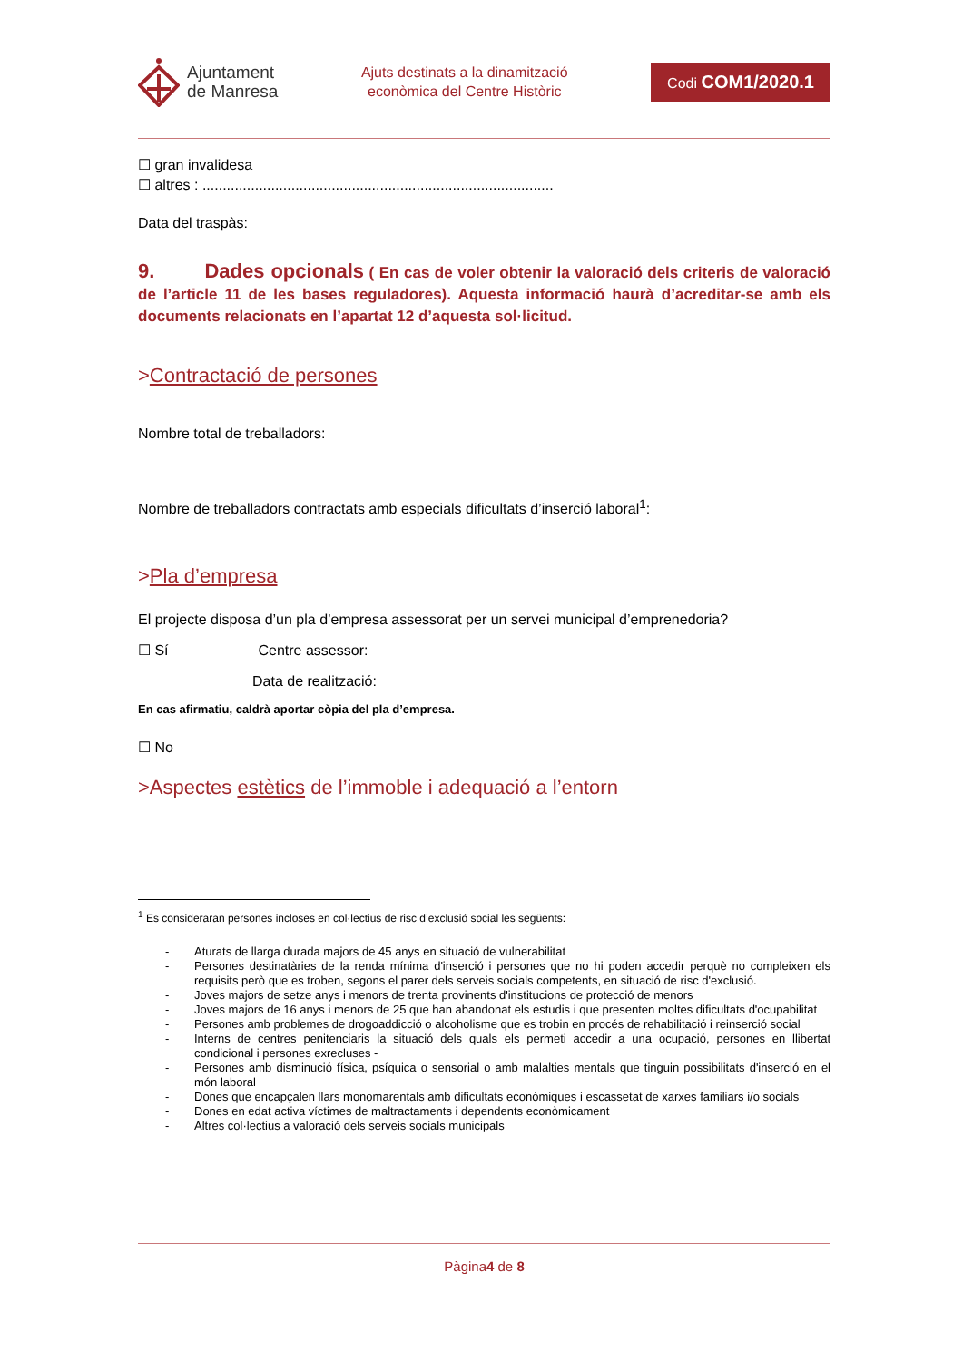Ajuntament
de Manresa
Ajuts destinats a la dinamització
econòmica del Centre Històric
Codi COM1/2020.1
☐ gran invalidesa
☐ altres : .......................................................................................
Data del traspàs:
9. Dades opcionals ( En cas de voler obtenir la valoració dels criteris de valoració de l’article 11 de les bases reguladores). Aquesta informació haurà d’acreditar-se amb els documents relacionats en l’apartat 12 d’aquesta sol·licitud.
>Contractació de persones
Nombre total de treballadors:
Nombre de treballadors contractats amb especials dificultats d’inserció laboral<sup>1</sup>:
>Pla d’empresa
El projecte disposa d’un pla d’empresa assessorat per un servei municipal d’emprenedoria?
☐ Sí Centre assessor:
Data de realització:
En cas afirmatiu, caldrà aportar còpia del pla d’empresa.
☐ No
>Aspectes estètics de l’immoble i adequació a l’entorn
<sup>1</sup> Es consideraran persones incloses en col·lectius de risc d’exclusió social les següents:
- Aturats de llarga durada majors de 45 anys en situació de vulnerabilitat
- Persones destinatàries de la renda mínima d'inserció i persones que no hi poden accedir perquè no compleixen els requisits però que es troben, segons el parer dels serveis socials competents, en situació de risc d'exclusió.
- Joves majors de setze anys i menors de trenta provinents d'institucions de protecció de menors
- Joves majors de 16 anys i menors de 25 que han abandonat els estudis i que presenten moltes dificultats d'ocupabilitat
- Persones amb problemes de drogoaddicció o alcoholisme que es trobin en procés de rehabilitació i reinserció social
- Interns de centres penitenciaris la situació dels quals els permeti accedir a una ocupació, persones en llibertat condicional i persones exrecluses -
- Persones amb disminució física, psíquica o sensorial o amb malalties mentals que tinguin possibilitats d'inserció en el món laboral
- Dones que encapçalen llars monomarentals amb dificultats econòmiques i escassetat de xarxes familiars i/o socials
- Dones en edat activa víctimes de maltractaments i dependents econòmicament
- Altres col·lectius a valoració dels serveis socials municipals
Pàgina4 de 8